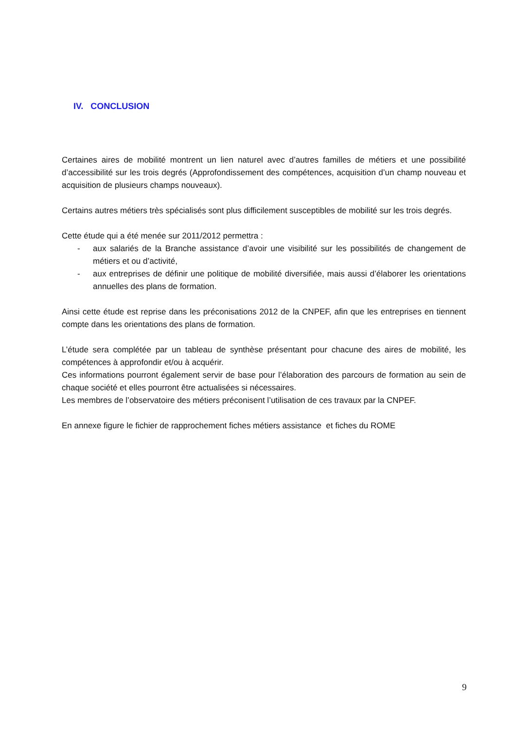IV. CONCLUSION
Certaines aires de mobilité montrent un lien naturel avec d’autres familles de métiers et une possibilité d’accessibilité sur les trois degrés (Approfondissement des compétences, acquisition d’un champ nouveau et acquisition de plusieurs champs nouveaux).
Certains autres métiers très spécialisés sont plus difficilement susceptibles de mobilité sur les trois degrés.
Cette étude qui a été menée sur 2011/2012 permettra :
- aux salariés de la Branche assistance d’avoir une visibilité sur les possibilités de changement de métiers et ou d’activité,
- aux entreprises de définir une politique de mobilité diversifiée, mais aussi d’élaborer les orientations annuelles des plans de formation.
Ainsi cette étude est reprise dans les préconisations 2012 de la CNPEF, afin que les entreprises en tiennent compte dans les orientations des plans de formation.
L’étude sera complétée par un tableau de synthèse présentant pour chacune des aires de mobilité, les compétences à approfondir et/ou à acquérir.
Ces informations pourront également servir de base pour l’élaboration des parcours de formation au sein de chaque société et elles pourront être actualisées si nécessaires.
Les membres de l’observatoire des métiers préconisent l’utilisation de ces travaux par la CNPEF.
En annexe figure le fichier de rapprochement fiches métiers assistance et fiches du ROME
9